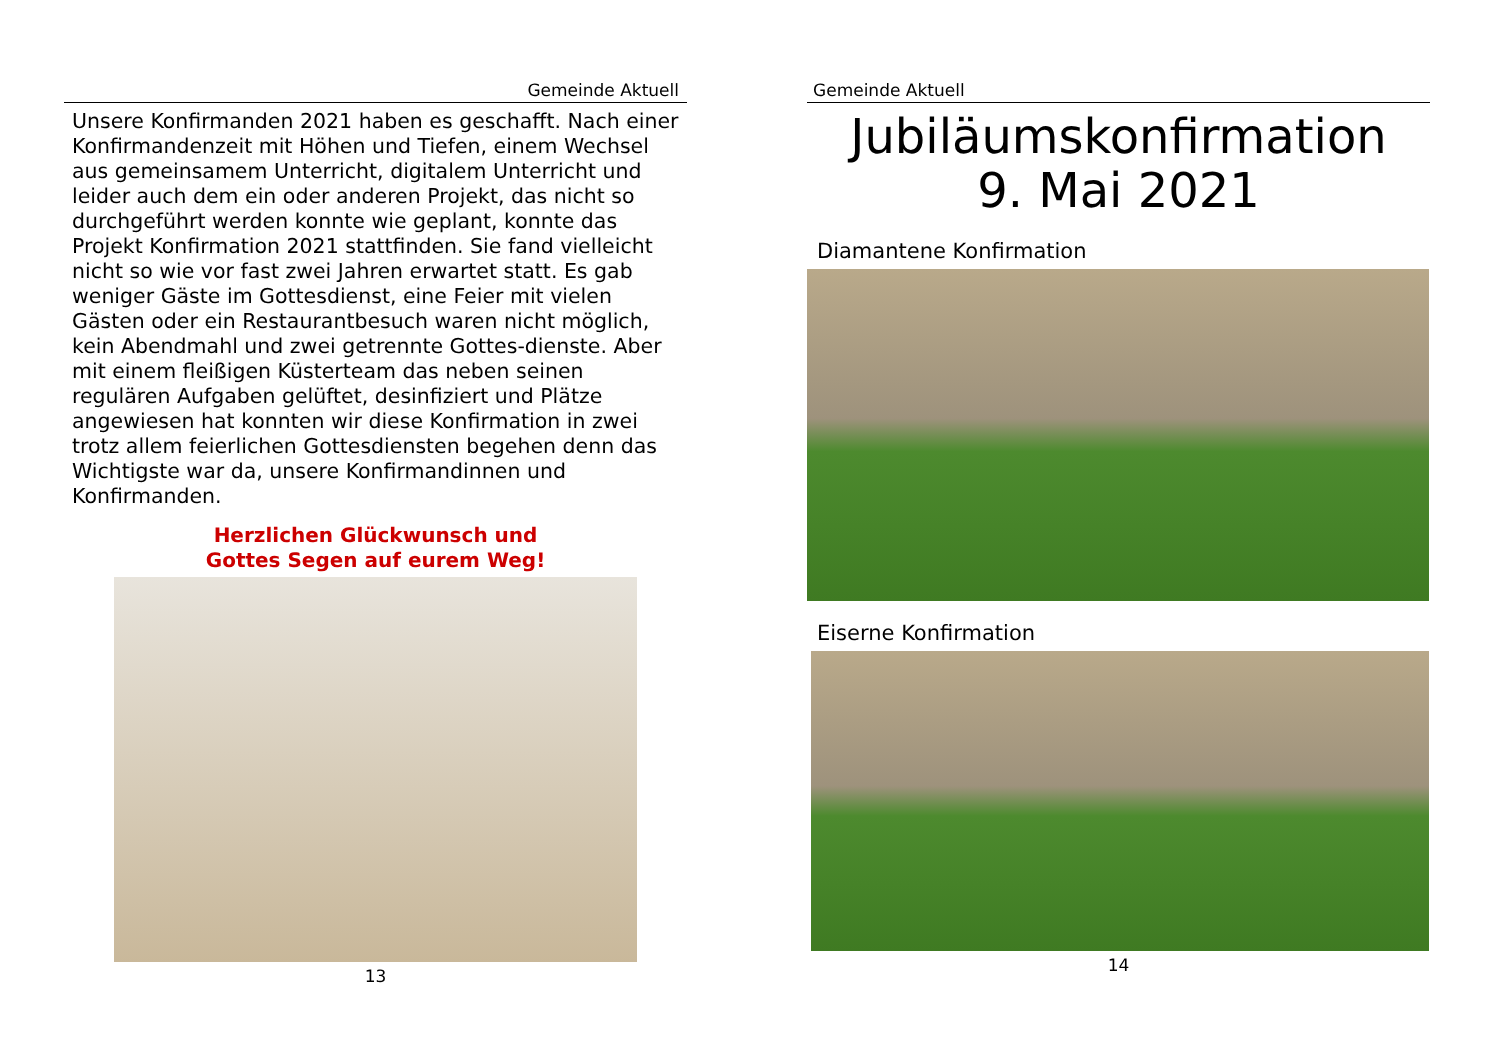Gemeinde Aktuell
Unsere Konfirmanden 2021 haben es geschafft. Nach einer Konfirmandenzeit mit Höhen und Tiefen, einem Wechsel aus gemeinsamem Unterricht, digitalem Unterricht und leider auch dem ein oder anderen Projekt, das nicht so durchgeführt werden konnte wie geplant, konnte das Projekt Konfirmation 2021 stattfinden. Sie fand vielleicht nicht so wie vor fast zwei Jahren erwartet statt. Es gab weniger Gäste im Gottesdienst, eine Feier mit vielen Gästen oder ein Restaurantbesuch waren nicht möglich, kein Abendmahl und zwei getrennte Gottes-dienste. Aber mit einem fleißigen Küsterteam das neben seinen regulären Aufgaben gelüftet, desinfiziert und Plätze angewiesen hat konnten wir diese Konfirmation in zwei trotz allem feierlichen Gottesdiensten begehen denn das Wichtigste war da, unsere Konfirmandinnen und Konfirmanden.
Herzlichen Glückwunsch und
Gottes Segen auf eurem Weg!
13
Gemeinde Aktuell
Jubiläumskonfirmation
9. Mai 2021
Diamantene Konfirmation
Eiserne Konfirmation
14